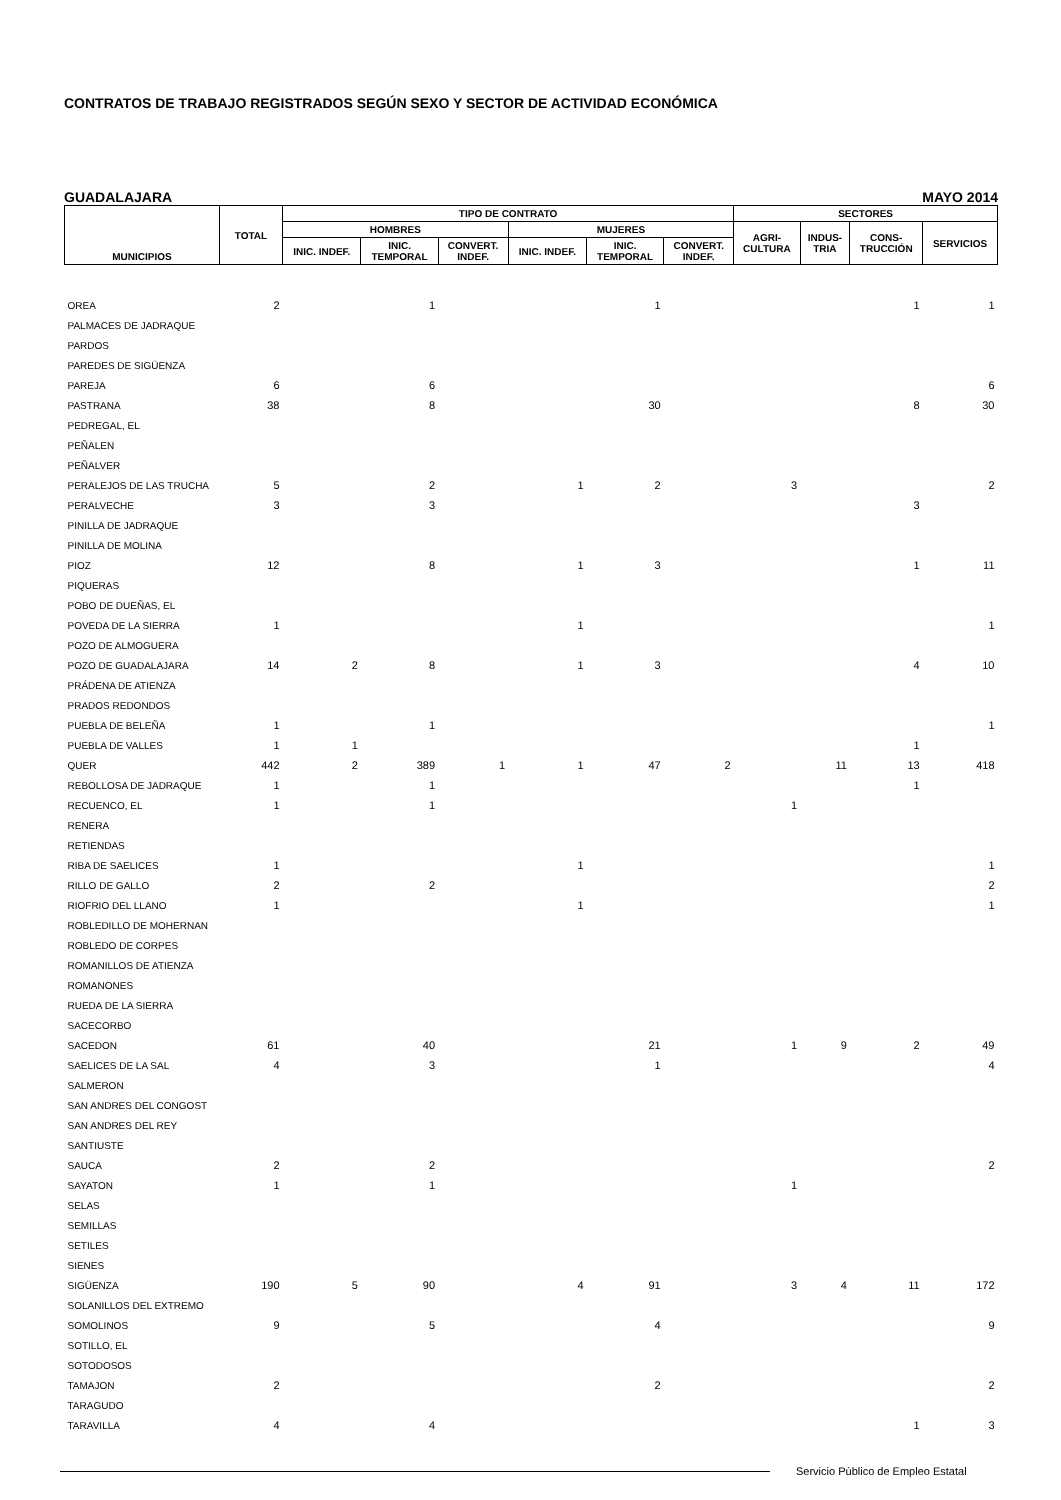CONTRATOS DE TRABAJO REGISTRADOS SEGÚN SEXO Y SECTOR DE ACTIVIDAD ECONÓMICA
GUADALAJARA MAYO 2014
| MUNICIPIOS | TOTAL | TIPO DE CONTRATO | | | | | | SECTORES | | | |
| --- | --- | --- | --- | --- | --- | --- | --- | --- | --- | --- | --- |
| | | HOMBRES | | | MUJERES | | | AGRI- CULTURA | INDUS- TRIA | CONS- TRUCCIÓN | SERVICIOS |
| | | INIC. INDEF. | INIC. TEMPORAL | CONVERT. INDEF. | INIC. INDEF. | INIC. TEMPORAL | CONVERT. INDEF. | | | | |
| OREA | 2 | | 1 | | | 1 | | | | 1 | 1 |
| PALMACES DE JADRAQUE | | | | | | | | | | | |
| PARDOS | | | | | | | | | | | |
| PAREDES DE SIGÜENZA | | | | | | | | | | | |
| PAREJA | 6 | | 6 | | | | | | | | 6 |
| PASTRANA | 38 | | 8 | | | 30 | | | | 8 | 30 |
| PEDREGAL, EL | | | | | | | | | | | |
| PEÑALEN | | | | | | | | | | | |
| PEÑALVER | | | | | | | | | | | |
| PERALEJOS DE LAS TRUCHA | 5 | | 2 | | 1 | 2 | | 3 | | | 2 |
| PERALVECHE | 3 | | 3 | | | | | | | 3 | |
| PINILLA DE JADRAQUE | | | | | | | | | | | |
| PINILLA DE MOLINA | | | | | | | | | | | |
| PIOZ | 12 | | 8 | | 1 | 3 | | | | 1 | 11 |
| PIQUERAS | | | | | | | | | | | |
| POBO DE DUEÑAS, EL | | | | | | | | | | | |
| POVEDA DE LA SIERRA | 1 | | | | 1 | | | | | | 1 |
| POZO DE ALMOGUERA | | | | | | | | | | | |
| POZO DE GUADALAJARA | 14 | 2 | 8 | | 1 | 3 | | | | 4 | 10 |
| PRÁDENA DE ATIENZA | | | | | | | | | | | |
| PRADOS REDONDOS | | | | | | | | | | | |
| PUEBLA DE BELEÑA | 1 | | 1 | | | | | | | | 1 |
| PUEBLA DE VALLES | 1 | 1 | | | | | | | | 1 | |
| QUER | 442 | 2 | 389 | 1 | 1 | 47 | 2 | | 11 | 13 | 418 |
| REBOLLOSA DE JADRAQUE | 1 | | 1 | | | | | | | 1 | |
| RECUENCO, EL | 1 | | 1 | | | | | 1 | | | |
| RENERA | | | | | | | | | | | |
| RETIENDAS | | | | | | | | | | | |
| RIBA DE SAELICES | 1 | | | | 1 | | | | | | 1 |
| RILLO DE GALLO | 2 | | 2 | | | | | | | | 2 |
| RIOFRIO DEL LLANO | 1 | | | | 1 | | | | | | 1 |
| ROBLEDILLO DE MOHERNAN | | | | | | | | | | | |
| ROBLEDO DE CORPES | | | | | | | | | | | |
| ROMANILLOS DE ATIENZA | | | | | | | | | | | |
| ROMANONES | | | | | | | | | | | |
| RUEDA DE LA SIERRA | | | | | | | | | | | |
| SACECORBO | | | | | | | | | | | |
| SACEDON | 61 | | 40 | | | 21 | | 1 | 9 | 2 | 49 |
| SAELICES DE LA SAL | 4 | | 3 | | | 1 | | | | | 4 |
| SALMERON | | | | | | | | | | | |
| SAN ANDRES DEL CONGOST | | | | | | | | | | | |
| SAN ANDRES DEL REY | | | | | | | | | | | |
| SANTIUSTE | | | | | | | | | | | |
| SAUCA | 2 | | 2 | | | | | | | | 2 |
| SAYATON | 1 | | 1 | | | | | 1 | | | |
| SELAS | | | | | | | | | | | |
| SEMILLAS | | | | | | | | | | | |
| SETILES | | | | | | | | | | | |
| SIENES | | | | | | | | | | | |
| SIGÜENZA | 190 | 5 | 90 | | 4 | 91 | | 3 | 4 | 11 | 172 |
| SOLANILLOS DEL EXTREMO | | | | | | | | | | | |
| SOMOLINOS | 9 | | 5 | | | 4 | | | | | 9 |
| SOTILLO, EL | | | | | | | | | | | |
| SOTODOSOS | | | | | | | | | | | |
| TAMAJON | 2 | | | | | 2 | | | | | 2 |
| TARAGUDO | | | | | | | | | | | |
| TARAVILLA | 4 | | 4 | | | | | | | 1 | 3 |
Servicio Público de Empleo Estatal